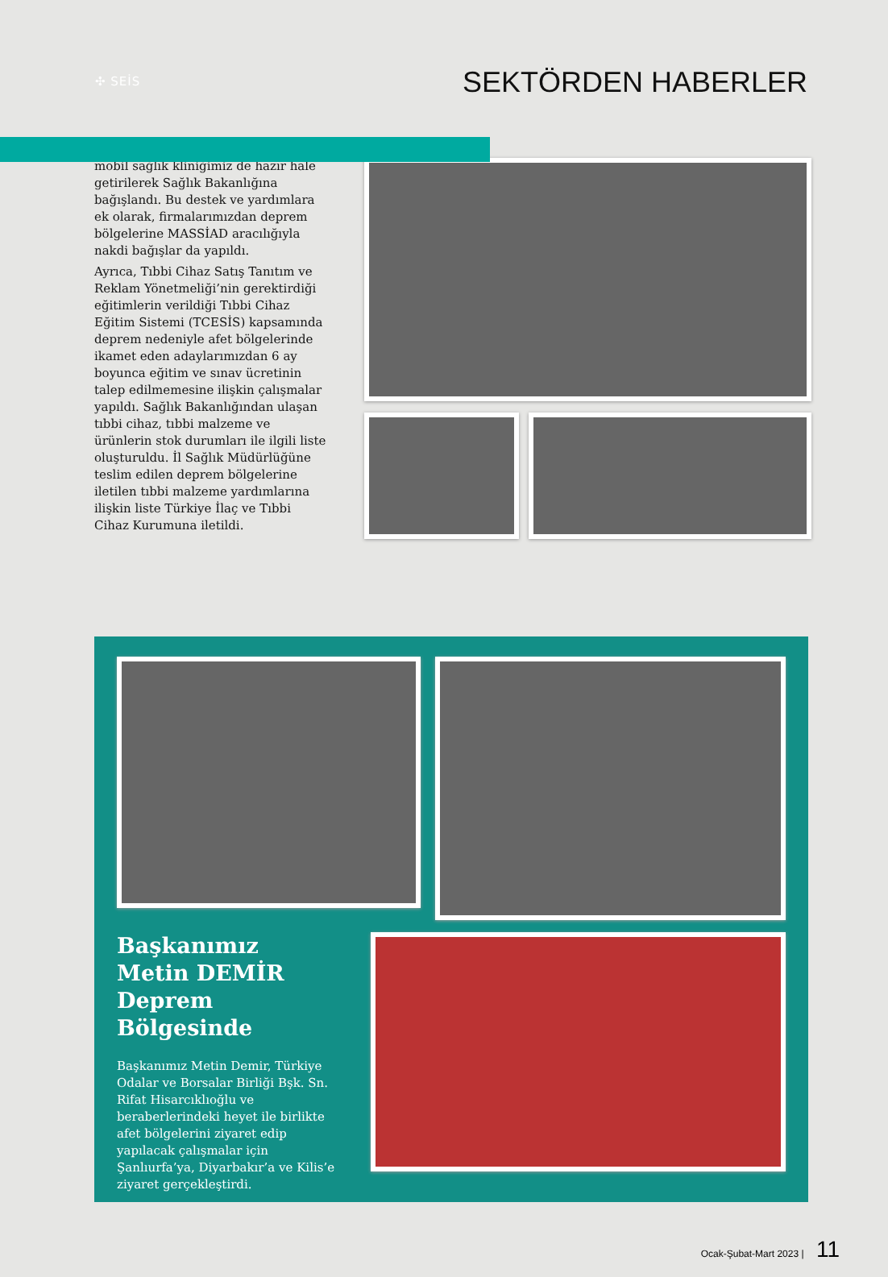✣ SEİS
SEKTÖRDEN HABERLER
mobil sağlık kliniğimiz de hazır hale getirilerek Sağlık Bakanlığına bağışlandı. Bu destek ve yardımlara ek olarak, firmalarımızdan deprem bölgelerine MASSİAD aracılığıyla nakdi bağışlar da yapıldı.
Ayrıca, Tıbbi Cihaz Satış Tanıtım ve Reklam Yönetmeliği’nin gerektirdiği eğitimlerin verildiği Tıbbi Cihaz Eğitim Sistemi (TCESİS) kapsamında deprem nedeniyle afet bölgelerinde ikamet eden adaylarımızdan 6 ay boyunca eğitim ve sınav ücretinin talep edilmemesine ilişkin çalışmalar yapıldı. Sağlık Bakanlığından ulaşan tıbbi cihaz, tıbbi malzeme ve ürünlerin stok durumları ile ilgili liste oluşturuldu. İl Sağlık Müdürlüğüne teslim edilen deprem bölgelerine iletilen tıbbi malzeme yardımlarına ilişkin liste Türkiye İlaç ve Tıbbi Cihaz Kurumuna iletildi.
Başkanımız
Metin DEMİR
Deprem
Bölgesinde
Başkanımız Metin Demir, Türkiye Odalar ve Borsalar Birliği Bşk. Sn. Rifat Hisarcıklıoğlu ve beraberlerindeki heyet ile birlikte afet bölgelerini ziyaret edip yapılacak çalışmalar için Şanlıurfa’ya, Diyarbakır’a ve Kilis’e ziyaret gerçekleştirdi.
Ocak-Şubat-Mart 2023 | 11